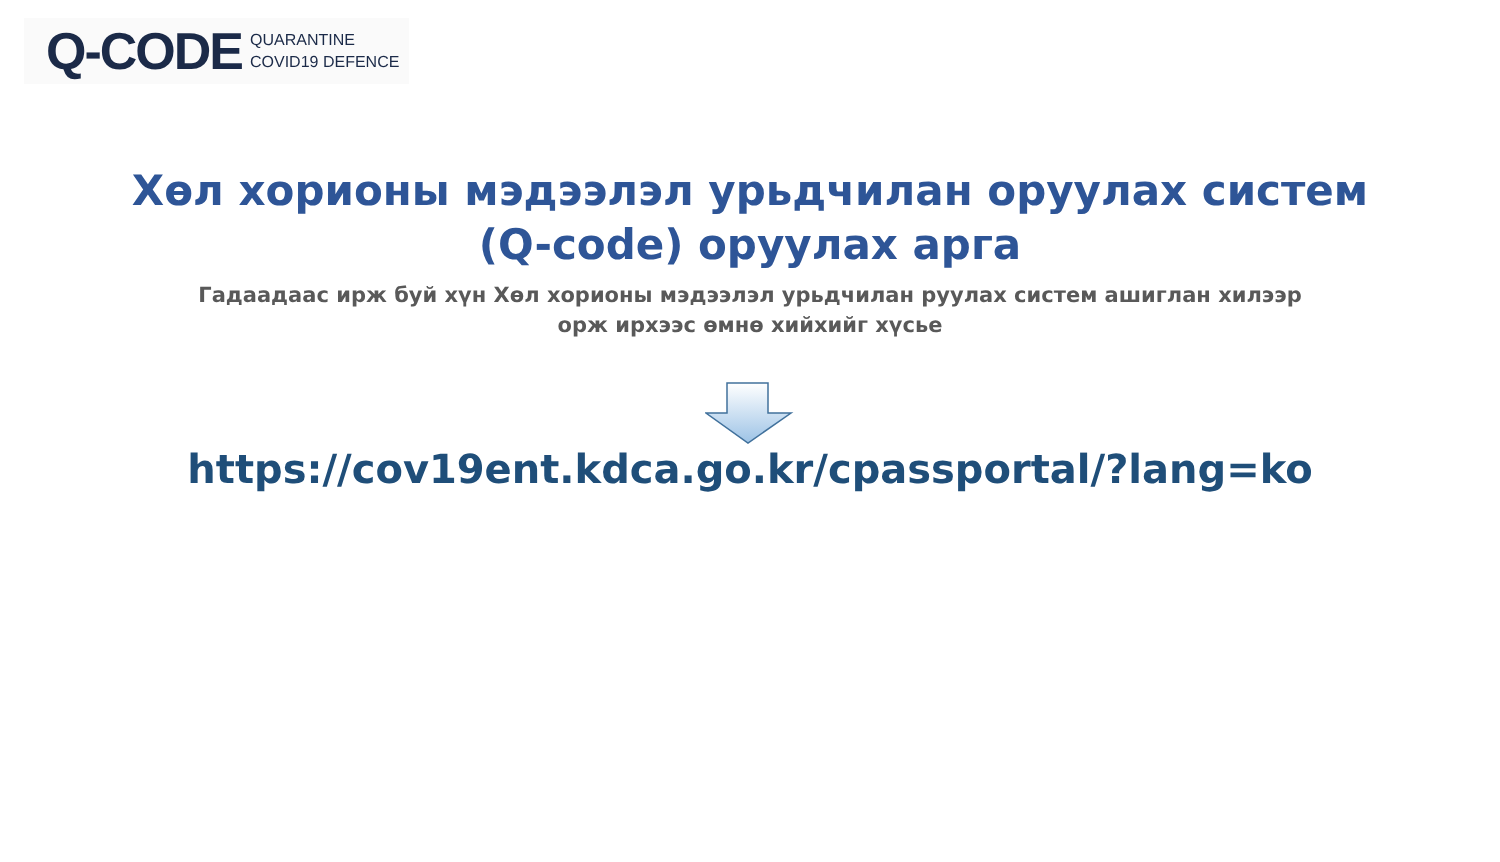Q-CODE
QUARANTINE
COVID19 DEFENCE
Хөл хорионы мэдээлэл урьдчилан оруулах систем
(Q-code) оруулах арга
Гадаадаас ирж буй хүн Хөл хорионы мэдээлэл урьдчилан руулах систем ашиглан хилээр
орж ирхээс өмнө хийхийг хүсье
https://cov19ent.kdca.go.kr/cpassportal/?lang=ko